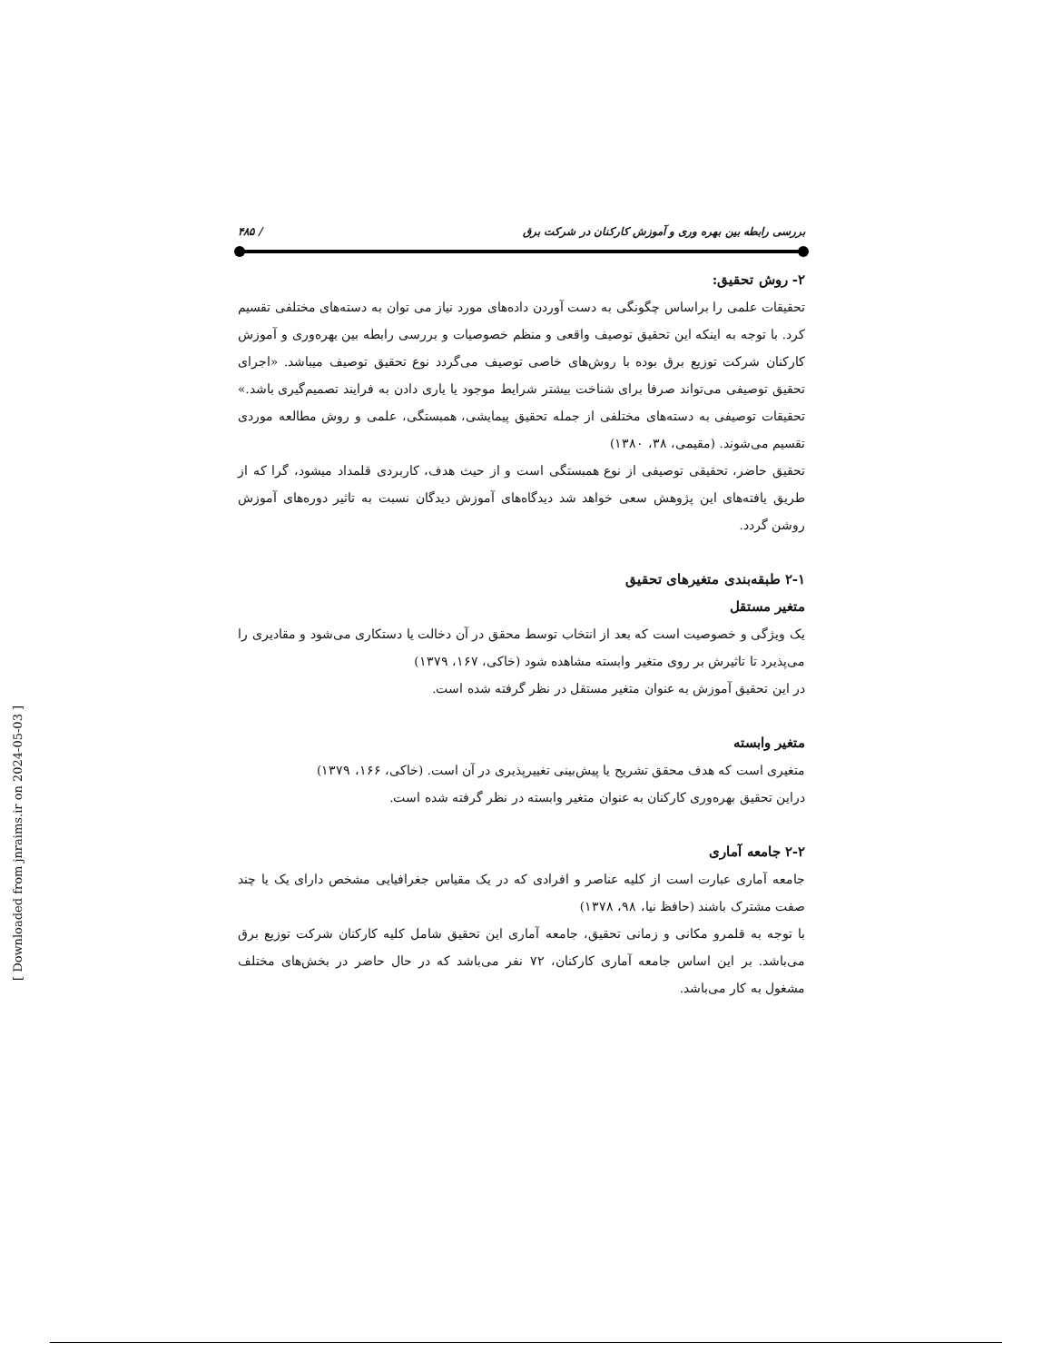بررسی رابطه بین بهره وری و آموزش کارکنان در شرکت برق / ۴۸۵
۲- روش تحقیق:
تحقیقات علمی را براساس چگونگی به دست آوردن داده‌های مورد نیاز می توان به دسته‌های مختلفی تقسیم کرد. با توجه به اینکه این تحقیق توصیف واقعی و منظم خصوصیات و بررسی رابطه بین بهره‌وری و آموزش کارکنان شرکت توزیع برق بوده با روش‌های خاصی توصیف می‌گردد نوع تحقیق توصیف میباشد. «اجرای تحقیق توصیفی می‌تواند صرفا برای شناخت بیشتر شرایط موجود یا یاری دادن به فرایند تصمیم‌گیری باشد.» تحقیقات توصیفی به دسته‌های مختلفی از جمله تحقیق پیمایشی، همبستگی، علمی و روش مطالعه موردی تقسیم می‌شوند. (مقیمی، ۳۸، ۱۳۸۰)
تحقیق حاضر، تحقیقی توصیفی از نوع همبستگی است و از حیث هدف، کاربردی قلمداد میشود، گرا که از طریق یافته‌های این پژوهش سعی خواهد شد دیدگاه‌های آموزش دیدگان نسبت به تاثیر دوره‌های آموزش روشن گردد.
۲-۱ طبقه‌بندی متغیرهای تحقیق
متغیر مستقل
یک ویژگی و خصوصیت است که بعد از انتخاب توسط محقق در آن دخالت یا دستکاری می‌شود و مقادیری را می‌پذیرد تا تاثیرش بر روی متغیر وابسته مشاهده شود (خاکی، ۱۶۷، ۱۳۷۹)
در این تحقیق آموزش به عنوان متغیر مستقل در نظر گرفته شده است.
متغیر وابسته
متغیری است که هدف محقق تشریح یا پیش‌بینی تغییرپذیری در آن است. (خاکی، ۱۶۶، ۱۳۷۹)
دراین تحقیق بهره‌وری کارکنان به عنوان متغیر وابسته در نظر گرفته شده است.
۲-۲ جامعه آماری
جامعه آماری عبارت است از کلیه عناصر و افرادی که در یک مقیاس جغرافیایی مشخص دارای یک یا چند صفت مشترک باشند (حافظ نیا، ۹۸، ۱۳۷۸)
با توجه به قلمرو مکانی و زمانی تحقیق، جامعه آماری این تحقیق شامل کلیه کارکنان شرکت توزیع برق می‌باشد. بر این اساس جامعه آماری کارکنان، ۷۲ نفر می‌باشد که در حال حاضر در بخش‌های مختلف مشغول به کار می‌باشد.
[ Downloaded from jnraims.ir on 2024-05-03 ]